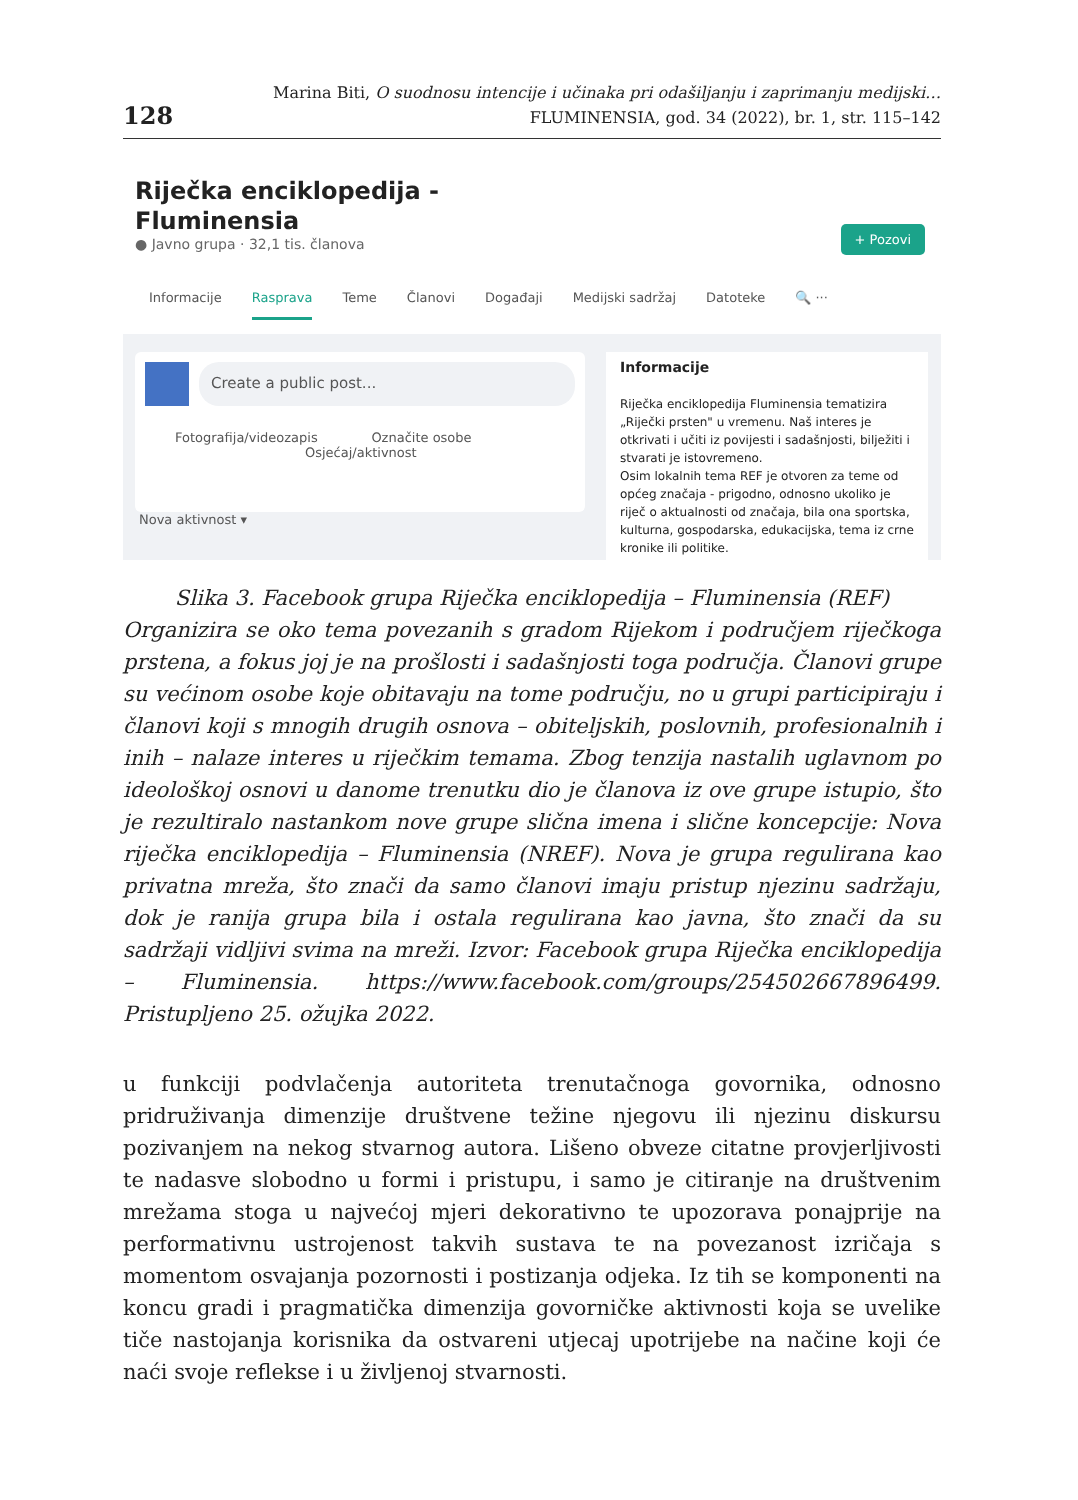128
Marina Biti, O suodnosu intencije i učinaka pri odašiljanju i zaprimanju medijski…
FLUMINENSIA, god. 34 (2022), br. 1, str. 115–142
Riječka enciklopedija -
Fluminensia
● Javno grupa · 32,1 tis. članova
+ Pozovi
Informacije Rasprava Teme Članovi Događaji Medijski sadržaj Datoteke 🔍 ···
Create a public post...
Fotografija/videozapis Označite osobe
Osjećaj/aktivnost
Nova aktivnost ▾
Informacije
Riječka enciklopedija Fluminensia tematizira „Riječki prsten" u vremenu. Naš interes je otkrivati i učiti iz povijesti i sadašnjosti, bilježiti i stvarati je istovremeno.
Osim lokalnih tema REF je otvoren za teme od općeg značaja - prigodno, odnosno ukoliko je riječ o aktualnosti od značaja, bila ona sportska, kulturna, gospodarska, edukacijska, tema iz crne kronike ili politike.
Slika 3. Facebook grupa Riječka enciklopedija – Fluminensia (REF)
Organizira se oko tema povezanih s gradom Rijekom i područjem riječkoga prstena, a fokus joj je na prošlosti i sadašnjosti toga područja. Članovi grupe su većinom osobe koje obitavaju na tome području, no u grupi participiraju i članovi koji s mnogih drugih osnova – obiteljskih, poslovnih, profesionalnih i inih – nalaze interes u riječkim temama. Zbog tenzija nastalih uglavnom po ideološkoj osnovi u danome trenutku dio je članova iz ove grupe istupio, što je rezultiralo nastankom nove grupe slična imena i slične koncepcije: Nova riječka enciklopedija – Fluminensia (NREF). Nova je grupa regulirana kao privatna mreža, što znači da samo članovi imaju pristup njezinu sadržaju, dok je ranija grupa bila i ostala regulirana kao javna, što znači da su sadržaji vidljivi svima na mreži. Izvor: Facebook grupa Riječka enciklopedija – Fluminensia. https://www.facebook.com/groups/254502667896499. Pristupljeno 25. ožujka 2022.
u funkciji podvlačenja autoriteta trenutačnoga govornika, odnosno pridruživanja dimenzije društvene težine njegovu ili njezinu diskursu pozivanjem na nekog stvarnog autora. Lišeno obveze citatne provjerljivosti te nadasve slobodno u formi i pristupu, i samo je citiranje na društvenim mrežama stoga u najvećoj mjeri dekorativno te upozorava ponajprije na performativnu ustrojenost takvih sustava te na povezanost izričaja s momentom osvajanja pozornosti i postizanja odjeka. Iz tih se komponenti na koncu gradi i pragmatička dimenzija govorničke aktivnosti koja se uvelike tiče nastojanja korisnika da ostvareni utjecaj upotrijebe na načine koji će naći svoje reflekse i u življenoj stvarnosti.